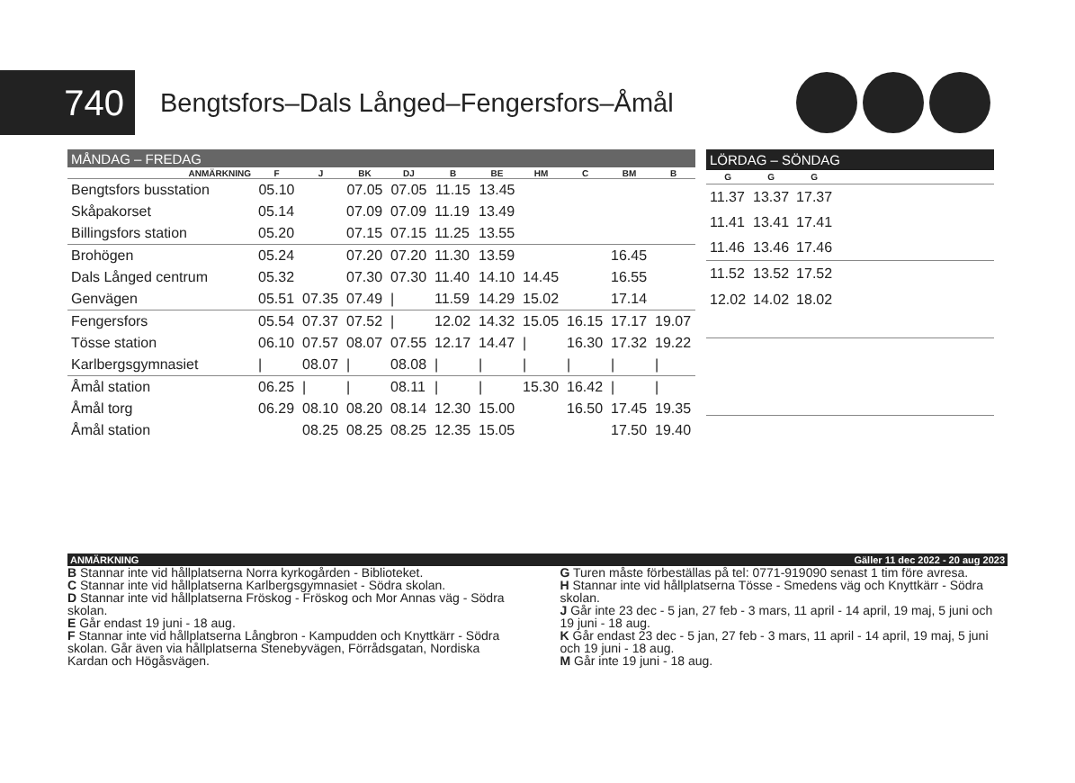740
Bengtsfors–Dals Långed–Fengersfors–Åmål
| MÅNDAG – FREDAG | | | | | | | | | | |
| --- | --- | --- | --- | --- | --- | --- | --- | --- | --- | --- |
| ANMÄRKNING | F | J | BK | DJ | B | BE | HM | C | BM | B |
| Bengtsfors busstation | 05.10 | | 07.05 | 07.05 | 11.15 | 13.45 | | | | |
| Skåpakorset | 05.14 | | 07.09 | 07.09 | 11.19 | 13.49 | | | | |
| Billingsfors station | 05.20 | | 07.15 | 07.15 | 11.25 | 13.55 | | | | |
| Brohögen | 05.24 | | 07.20 | 07.20 | 11.30 | 13.59 | | | 16.45 | |
| Dals Långed centrum | 05.32 | | 07.30 | 07.30 | 11.40 | 14.10 | 14.45 | | 16.55 | |
| Genvägen | 05.51 | 07.35 | 07.49 | / | 11.59 | 14.29 | 15.02 | | 17.14 | |
| Fengersfors | 05.54 | 07.37 | 07.52 | / | 12.02 | 14.32 | 15.05 | 16.15 | 17.17 | 19.07 |
| Tösse station | 06.10 | 07.57 | 08.07 | 07.55 | 12.17 | 14.47 | / | 16.30 | 17.32 | 19.22 |
| Karlbergsgymnasiet | / | 08.07 | / | 08.08 | / | / | / | / | / | / |
| Åmål station | 06.25 | / | / | 08.11 | / | / | 15.30 | 16.42 | / | / |
| Åmål torg | 06.29 | 08.10 | 08.20 | 08.14 | 12.30 | 15.00 | | 16.50 | 17.45 | 19.35 |
| Åmål station | | 08.25 | 08.25 | 08.25 | 12.35 | 15.05 | | | 17.50 | 19.40 |
| LÖRDAG – SÖNDAG | | | |
| --- | --- | --- | --- |
| G | G | G | |
| 11.37 | 13.37 | 17.37 | |
| 11.41 | 13.41 | 17.41 | |
| 11.46 | 13.46 | 17.46 | |
| 11.52 | 13.52 | 17.52 | |
| 12.02 | 14.02 | 18.02 | |
ANMÄRKNING Gäller 11 dec 2022 - 20 aug 2023
B Stannar inte vid hållplatserna Norra kyrkogården - Biblioteket.
C Stannar inte vid hållplatserna Karlbergsgymnasiet - Södra skolan.
D Stannar inte vid hållplatserna Fröskog - Fröskog och Mor Annas väg - Södra skolan.
E Går endast 19 juni - 18 aug.
F Stannar inte vid hållplatserna Långbron - Kampudden och Knyttkärr - Södra skolan. Går även via hållplatserna Stenebyvägen, Förrådsgatan, Nordiska Kardan och Högåsvägen.
G Turen måste förbeställas på tel: 0771-919090 senast 1 tim före avresa.
H Stannar inte vid hållplatserna Tösse - Smedens väg och Knyttkärr - Södra skolan.
J Går inte 23 dec - 5 jan, 27 feb - 3 mars, 11 april - 14 april, 19 maj, 5 juni och 19 juni - 18 aug.
K Går endast 23 dec - 5 jan, 27 feb - 3 mars, 11 april - 14 april, 19 maj, 5 juni och 19 juni - 18 aug.
M Går inte 19 juni - 18 aug.